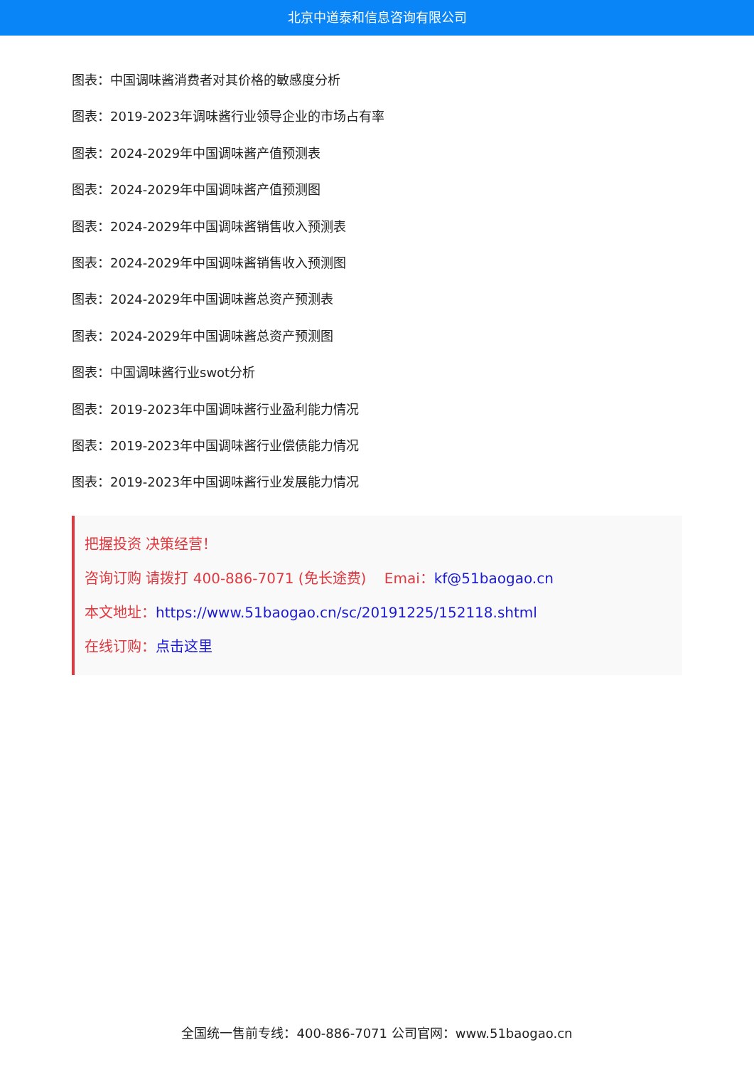北京中道泰和信息咨询有限公司
图表：中国调味酱消费者对其价格的敏感度分析
图表：2019-2023年调味酱行业领导企业的市场占有率
图表：2024-2029年中国调味酱产值预测表
图表：2024-2029年中国调味酱产值预测图
图表：2024-2029年中国调味酱销售收入预测表
图表：2024-2029年中国调味酱销售收入预测图
图表：2024-2029年中国调味酱总资产预测表
图表：2024-2029年中国调味酱总资产预测图
图表：中国调味酱行业swot分析
图表：2019-2023年中国调味酱行业盈利能力情况
图表：2019-2023年中国调味酱行业偿债能力情况
图表：2019-2023年中国调味酱行业发展能力情况
把握投资 决策经营！
咨询订购 请拨打 400-886-7071 (免长途费) Emai：kf@51baogao.cn
本文地址：https://www.51baogao.cn/sc/20191225/152118.shtml
在线订购：点击这里
全国统一售前专线：400-886-7071 公司官网：www.51baogao.cn